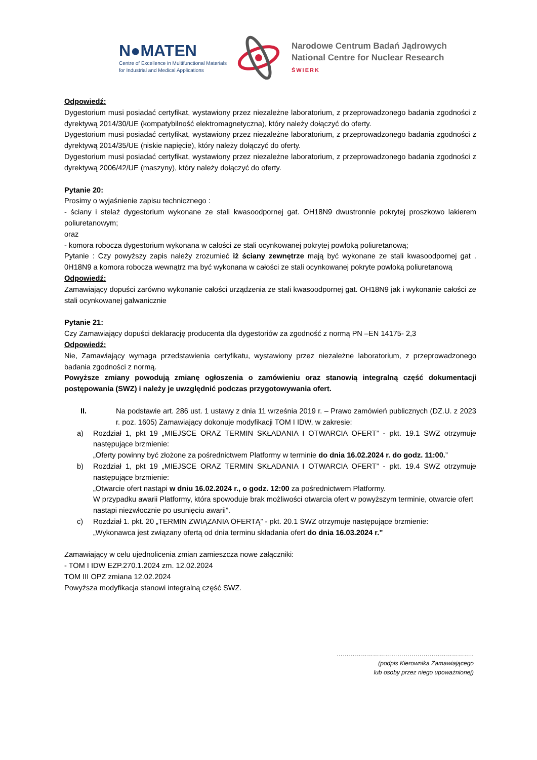N●MATEN
Centre of Excellence in Multifunctional Materials
for Industrial and Medical Applications
Narodowe Centrum Badań Jądrowych
National Centre for Nuclear Research
ŚWIERK
Odpowiedź:
Dygestorium musi posiadać certyfikat, wystawiony przez niezależne laboratorium, z przeprowadzonego badania zgodności z dyrektywą 2014/30/UE (kompatybilność elektromagnetyczna), który należy dołączyć do oferty.
Dygestorium musi posiadać certyfikat, wystawiony przez niezależne laboratorium, z przeprowadzonego badania zgodności z dyrektywą 2014/35/UE (niskie napięcie), który należy dołączyć do oferty.
Dygestorium musi posiadać certyfikat, wystawiony przez niezależne laboratorium, z przeprowadzonego badania zgodności z dyrektywą 2006/42/UE (maszyny), który należy dołączyć do oferty.
Pytanie 20:
Prosimy o wyjaśnienie zapisu technicznego :
- ściany i stelaż dygestorium wykonane ze stali kwasoodpornej gat. OH18N9 dwustronnie pokrytej proszkowo lakierem poliuretanowym;
oraz
- komora robocza dygestorium wykonana w całości ze stali ocynkowanej pokrytej powłoką poliuretanową;
Pytanie : Czy powyższy zapis należy zrozumieć iż ściany zewnętrze mają być wykonane ze stali kwasoodpornej gat . 0H18N9 a komora robocza wewnątrz ma być wykonana w całości ze stali ocynkowanej pokryte powłoką poliuretanową
Odpowiedź:
Zamawiający dopuści zarówno wykonanie całości urządzenia ze stali kwasoodpornej gat. OH18N9 jak i wykonanie całości ze stali ocynkowanej galwanicznie
Pytanie 21:
Czy Zamawiający dopuści deklarację producenta dla dygestoriów za zgodność z normą PN –EN 14175- 2,3
Odpowiedź:
Nie, Zamawiający wymaga przedstawienia certyfikatu, wystawiony przez niezależne laboratorium, z przeprowadzonego badania zgodności z normą.
Powyższe zmiany powodują zmianę ogłoszenia o zamówieniu oraz stanowią integralną część dokumentacji postępowania (SWZ) i należy je uwzględnić podczas przygotowywania ofert.
II. Na podstawie art. 286 ust. 1 ustawy z dnia 11 września 2019 r. – Prawo zamówień publicznych (DZ.U. z 2023 r. poz. 1605) Zamawiający dokonuje modyfikacji TOM I IDW, w zakresie:
a) Rozdział 1, pkt 19 „MIEJSCE ORAZ TERMIN SKŁADANIA I OTWARCIA OFERT” - pkt. 19.1 SWZ otrzymuje następujące brzmienie:
„Oferty powinny być złożone za pośrednictwem Platformy w terminie do dnia 16.02.2024 r. do godz. 11:00.”
b) Rozdział 1, pkt 19 „MIEJSCE ORAZ TERMIN SKŁADANIA I OTWARCIA OFERT” - pkt. 19.4 SWZ otrzymuje następujące brzmienie:
„Otwarcie ofert nastąpi w dniu 16.02.2024 r., o godz. 12:00 za pośrednictwem Platformy.
W przypadku awarii Platformy, która spowoduje brak możliwości otwarcia ofert w powyższym terminie, otwarcie ofert nastąpi niezwłocznie po usunięciu awarii”.
c) Rozdział 1. pkt. 20 „TERMIN ZWIĄZANIA OFERTĄ” - pkt. 20.1 SWZ otrzymuje następujące brzmienie:
„Wykonawca jest związany ofertą od dnia terminu składania ofert do dnia 16.03.2024 r.”
Zamawiający w celu ujednolicenia zmian zamieszcza nowe załączniki:
- TOM I IDW EZP.270.1.2024 zm. 12.02.2024
TOM III OPZ zmiana 12.02.2024
Powyższa modyfikacja stanowi integralną część SWZ.
…………………………………………………………..
(podpis Kierownika Zamawiającego
lub osoby przez niego upoważnionej)